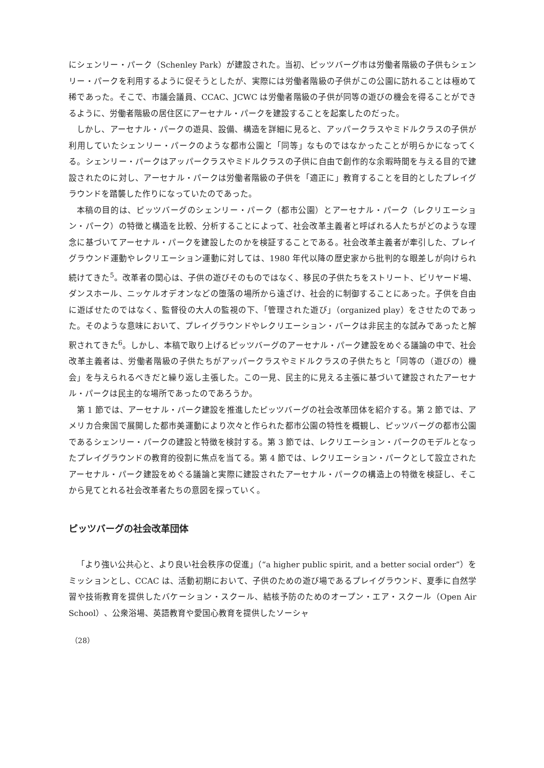にシェンリー・パーク（Schenley Park）が建設された。当初、ピッツバーグ市は労働者階級の子供もシェンリー・パークを利用するように促そうとしたが、実際には労働者階級の子供がこの公園に訪れることは極めて稀であった。そこで、市議会議員、CCAC、JCWC は労働者階級の子供が同等の遊びの機会を得ることができるように、労働者階級の居住区にアーセナル・パークを建設することを起案したのだった。
しかし、アーセナル・パークの遊具、設備、構造を詳細に見ると、アッパークラスやミドルクラスの子供が利用していたシェンリー・パークのような都市公園と「同等」なものではなかったことが明らかになってくる。シェンリー・パークはアッパークラスやミドルクラスの子供に自由で創作的な余暇時間を与える目的で建設されたのに対し、アーセナル・パークは労働者階級の子供を「適正に」教育することを目的としたプレイグラウンドを踏襲した作りになっていたのであった。
本稿の目的は、ピッツバーグのシェンリー・パーク（都市公園）とアーセナル・パーク（レクリエーション・パーク）の特徴と構造を比較、分析することによって、社会改革主義者と呼ばれる人たちがどのような理念に基づいてアーセナル・パークを建設したのかを検証することである。社会改革主義者が牽引した、プレイグラウンド運動やレクリエーション運動に対しては、1980 年代以降の歴史家から批判的な眼差しが向けられ続けてきた<sup>5</sup>。改革者の関心は、子供の遊びそのものではなく、移民の子供たちをストリート、ビリヤード場、ダンスホール、ニッケルオデオンなどの堕落の場所から遠ざけ、社会的に制御することにあった。子供を自由に遊ばせたのではなく、監督役の大人の監視の下、「管理された遊び」（organized play）をさせたのであった。そのような意味において、プレイグラウンドやレクリエーション・パークは非民主的な試みであったと解釈されてきた<sup>6</sup>。しかし、本稿で取り上げるピッツバーグのアーセナル・パーク建設をめぐる議論の中で、社会改革主義者は、労働者階級の子供たちがアッパークラスやミドルクラスの子供たちと「同等の（遊びの）機会」を与えられるべきだと繰り返し主張した。この一見、民主的に見える主張に基づいて建設されたアーセナル・パークは民主的な場所であったのであろうか。
第 1 節では、アーセナル・パーク建設を推進したピッツバーグの社会改革団体を紹介する。第 2 節では、アメリカ合衆国で展開した都市美運動により次々と作られた都市公園の特性を概観し、ピッツバーグの都市公園であるシェンリー・パークの建設と特徴を検討する。第 3 節では、レクリエーション・パークのモデルとなったプレイグラウンドの教育的役割に焦点を当てる。第 4 節では、レクリエーション・パークとして設立されたアーセナル・パーク建設をめぐる議論と実際に建設されたアーセナル・パークの構造上の特徴を検証し、そこから見てとれる社会改革者たちの意図を探っていく。
ピッツバーグの社会改革団体
「より強い公共心と、より良い社会秩序の促進」（“a higher public spirit, and a better social order”）をミッションとし、CCAC は、活動初期において、子供のための遊び場であるプレイグラウンド、夏季に自然学習や技術教育を提供したバケーション・スクール、結核予防のためのオープン・エア・スクール（Open Air School）、公衆浴場、英語教育や愛国心教育を提供したソーシャ
（28）